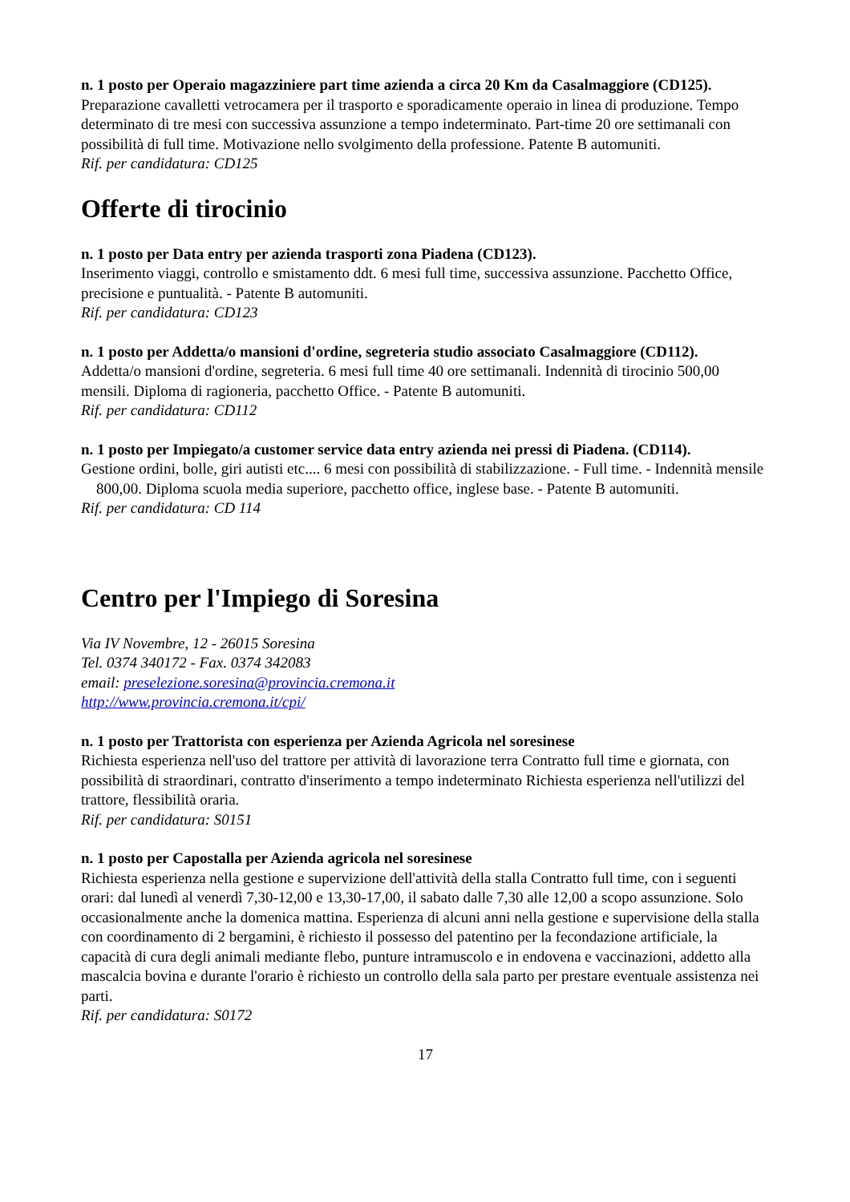n. 1 posto per Operaio magazziniere part time azienda a circa 20 Km da Casalmaggiore (CD125).
Preparazione cavalletti vetrocamera per il trasporto e sporadicamente operaio in linea di produzione. Tempo determinato di tre mesi con successiva assunzione a tempo indeterminato. Part-time 20 ore settimanali con possibilità di full time. Motivazione nello svolgimento della professione. Patente B automuniti.
Rif. per candidatura: CD125
Offerte di tirocinio
n. 1 posto per Data entry per azienda trasporti zona Piadena (CD123).
Inserimento viaggi, controllo e smistamento ddt. 6 mesi full time, successiva assunzione. Pacchetto Office, precisione e puntualità. - Patente B automuniti.
Rif. per candidatura: CD123
n. 1 posto per Addetta/o mansioni d'ordine, segreteria studio associato Casalmaggiore (CD112).
Addetta/o mansioni d'ordine, segreteria. 6 mesi full time 40 ore settimanali. Indennità di tirocinio 500,00 mensili. Diploma di ragioneria, pacchetto Office. - Patente B automuniti.
Rif. per candidatura: CD112
n. 1 posto per Impiegato/a customer service data entry azienda nei pressi di Piadena. (CD114).
Gestione ordini, bolle, giri autisti etc.... 6 mesi con possibilità di stabilizzazione. - Full time. - Indennità mensile 800,00. Diploma scuola media superiore, pacchetto office, inglese base. - Patente B automuniti.
Rif. per candidatura: CD 114
Centro per l'Impiego di Soresina
Via IV Novembre, 12 - 26015 Soresina
Tel. 0374 340172 - Fax. 0374 342083
email: preselezione.soresina@provincia.cremona.it
http://www.provincia.cremona.it/cpi/
n. 1 posto per Trattorista con esperienza per Azienda Agricola nel soresinese
Richiesta esperienza nell'uso del trattore per attività di lavorazione terra Contratto full time e giornata, con possibilità di straordinari, contratto d'inserimento a tempo indeterminato Richiesta esperienza nell'utilizzi del trattore, flessibilità oraria.
Rif. per candidatura: S0151
n. 1 posto per Capostalla per Azienda agricola nel soresinese
Richiesta esperienza nella gestione e supervizione dell'attività della stalla Contratto full time, con i seguenti orari: dal lunedì al venerdì 7,30-12,00 e 13,30-17,00, il sabato dalle 7,30 alle 12,00 a scopo assunzione. Solo occasionalmente anche la domenica mattina. Esperienza di alcuni anni nella gestione e supervisione della stalla con coordinamento di 2 bergamini, è richiesto il possesso del patentino per la fecondazione artificiale, la capacità di cura degli animali mediante flebo, punture intramuscolo e in endovena e vaccinazioni, addetto alla mascalcia bovina e durante l'orario è richiesto un controllo della sala parto per prestare eventuale assistenza nei parti.
Rif. per candidatura: S0172
17